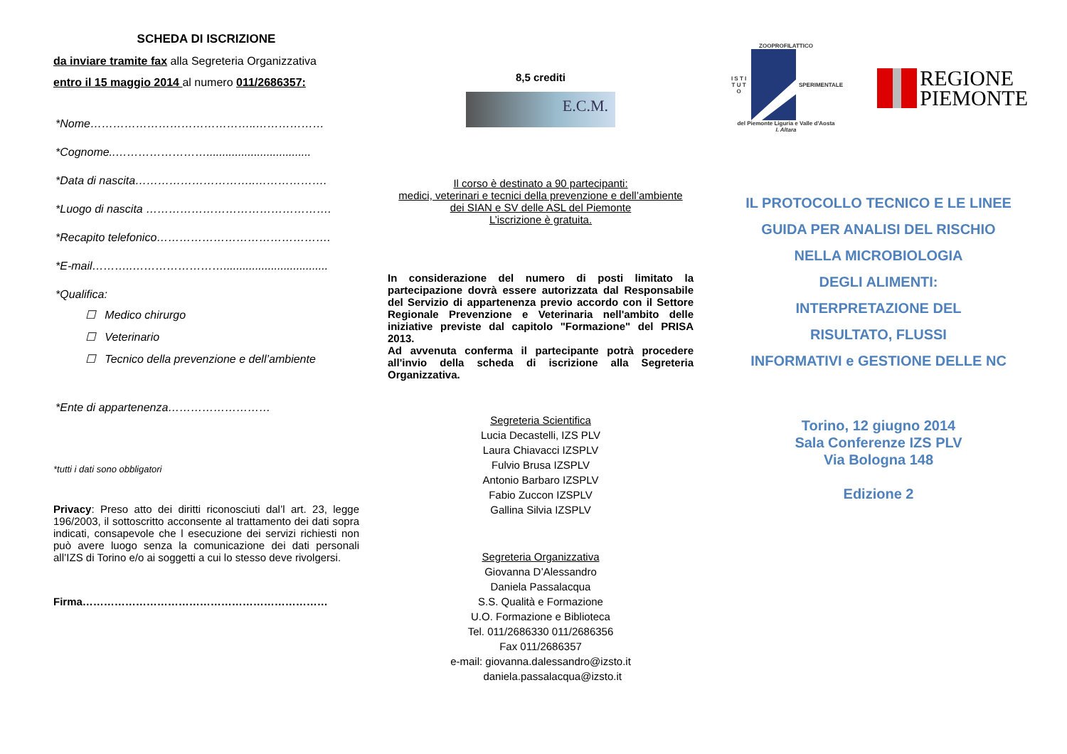SCHEDA DI ISCRIZIONE
da inviare tramite fax alla Segreteria Organizzativa
entro il 15 maggio 2014 al numero 011/2686357:
*Nome……………………………………..………………
*Cognome..…………………….................................
*Data di nascita…………………………..……………….
*Luogo di nascita ………………………………………….
*Recapito telefonico……………………………………….
*E-mail………..…………………….................................
*Qualifica:
☐ Medico chirurgo
☐ Veterinario
☐ Tecnico della prevenzione e dell’ambiente
*Ente di appartenenza………………………
*tutti i dati sono obbligatori
Privacy: Preso atto dei diritti riconosciuti dal’l art. 23, legge 196/2003, il sottoscritto acconsente al trattamento dei dati sopra indicati, consapevole che l esecuzione dei servizi richiesti non può avere luogo senza la comunicazione dei dati personali all’IZS di Torino e/o ai soggetti a cui lo stesso deve rivolgersi.
Firma……………………………………………………………
8,5 crediti
E.C.M.
Il corso è destinato a 90 partecipanti:
medici, veterinari e tecnici della prevenzione e dell’ambiente
dei SIAN e SV delle ASL del Piemonte
L’iscrizione è gratuita.
In considerazione del numero di posti limitato la partecipazione dovrà essere autorizzata dal Responsabile del Servizio di appartenenza previo accordo con il Settore Regionale Prevenzione e Veterinaria nell'ambito delle iniziative previste dal capitolo "Formazione" del PRISA 2013.
Ad avvenuta conferma il partecipante potrà procedere all'invio della scheda di iscrizione alla Segreteria Organizzativa.
Segreteria Scientifica
Lucia Decastelli, IZS PLV
Laura Chiavacci IZSPLV
Fulvio Brusa IZSPLV
Antonio Barbaro IZSPLV
Fabio Zuccon IZSPLV
Gallina Silvia IZSPLV
Segreteria Organizzativa
Giovanna D’Alessandro
Daniela Passalacqua
S.S. Qualità e Formazione
U.O. Formazione e Biblioteca
Tel. 011/2686330 011/2686356
Fax 011/2686357
e-mail: giovanna.dalessandro@izsto.it
daniela.passalacqua@izsto.it
ZOOPROFILATTICO
I S T I T U T O SPERIMENTALE
del Piemonte Liguria e Valle d'Aosta
I. Altara
REGIONE
PIEMONTE
IL PROTOCOLLO TECNICO E LE LINEE
GUIDA PER ANALISI DEL RISCHIO
NELLA MICROBIOLOGIA
DEGLI ALIMENTI:
INTERPRETAZIONE DEL
RISULTATO, FLUSSI
INFORMATIVI e GESTIONE DELLE NC
Torino, 12 giugno 2014
Sala Conferenze IZS PLV
Via Bologna 148
Edizione 2